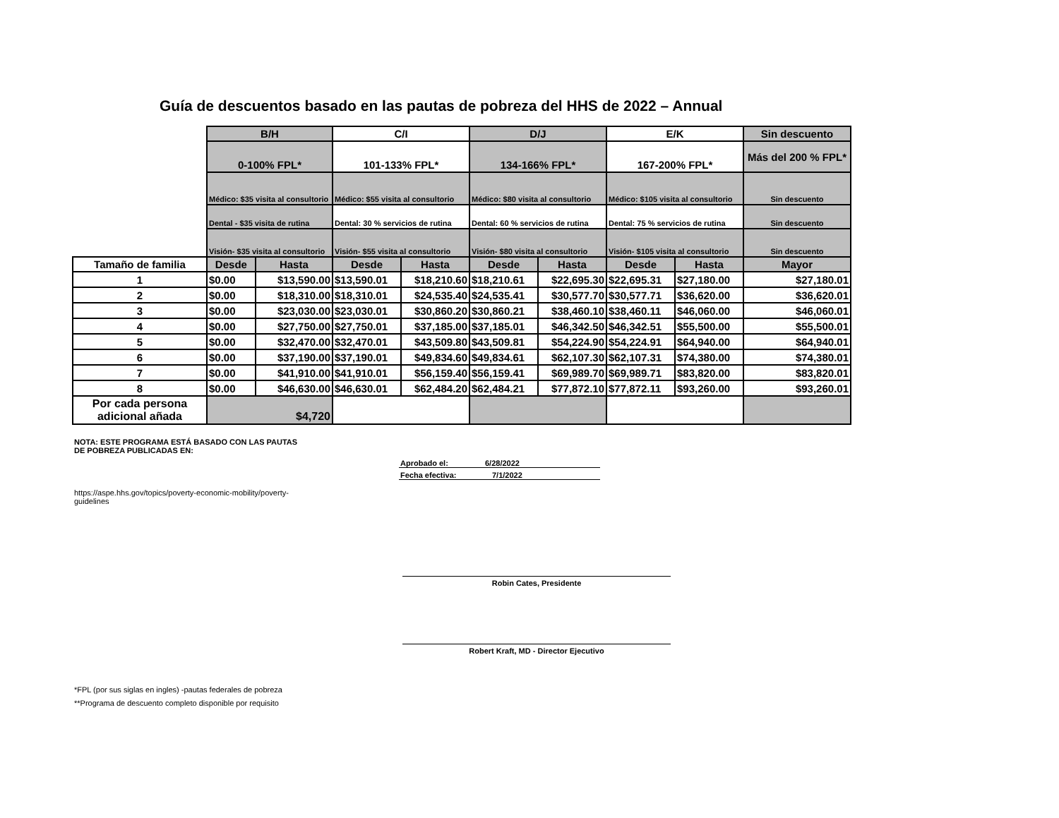Guía de descuentos basado en las pautas de pobreza del HHS de 2022 – Annual
| | B/H | | C/I | | D/J | | E/K | | Sin descuento |
| | 0-100% FPL* | | 101-133% FPL* | | 134-166% FPL* | | 167-200% FPL* | | Más del 200 % FPL* |
| | Médico: $35 visita al consultorio | | Médico: $55 visita al consultorio | | Médico: $80 visita al consultorio | | Médico: $105 visita al consultorio | | Sin descuento |
| | Dental - $35 visita de rutina | | Dental: 30 % servicios de rutina | | Dental: 60 % servicios de rutina | | Dental: 75 % servicios de rutina | | Sin descuento |
| | Visión- $35 visita al consultorio | | Visión- $55 visita al consultorio | | Visión- $80 visita al consultorio | | Visión- $105 visita al consultorio | | Sin descuento |
| Tamaño de familia | Desde | Hasta | Desde | Hasta | Desde | Hasta | Desde | Hasta | Mayor |
| 1 | $0.00 | $13,590.00 | $13,590.01 | $18,210.60 | $18,210.61 | $22,695.30 | $22,695.31 | $27,180.00 | $27,180.01 |
| 2 | $0.00 | $18,310.00 | $18,310.01 | $24,535.40 | $24,535.41 | $30,577.70 | $30,577.71 | $36,620.00 | $36,620.01 |
| 3 | $0.00 | $23,030.00 | $23,030.01 | $30,860.20 | $30,860.21 | $38,460.10 | $38,460.11 | $46,060.00 | $46,060.01 |
| 4 | $0.00 | $27,750.00 | $27,750.01 | $37,185.00 | $37,185.01 | $46,342.50 | $46,342.51 | $55,500.00 | $55,500.01 |
| 5 | $0.00 | $32,470.00 | $32,470.01 | $43,509.80 | $43,509.81 | $54,224.90 | $54,224.91 | $64,940.00 | $64,940.01 |
| 6 | $0.00 | $37,190.00 | $37,190.01 | $49,834.60 | $49,834.61 | $62,107.30 | $62,107.31 | $74,380.00 | $74,380.01 |
| 7 | $0.00 | $41,910.00 | $41,910.01 | $56,159.40 | $56,159.41 | $69,989.70 | $69,989.71 | $83,820.00 | $83,820.01 |
| 8 | $0.00 | $46,630.00 | $46,630.01 | $62,484.20 | $62,484.21 | $77,872.10 | $77,872.11 | $93,260.00 | $93,260.01 |
| Por cada persona adicional añada | $4,720 | | | | | | | | |
NOTA: ESTE PROGRAMA ESTÁ BASADO CON LAS PAUTAS DE POBREZA PUBLICADAS EN:
https://aspe.hhs.gov/topics/poverty-economic-mobility/poverty-guidelines
Aprobado el: 6/28/2022
Fecha efectiva: 7/1/2022
Robin Cates, Presidente
Robert Kraft, MD - Director Ejecutivo
*FPL (por sus siglas en ingles) -pautas federales de pobreza
**Programa de descuento completo disponible por requisito